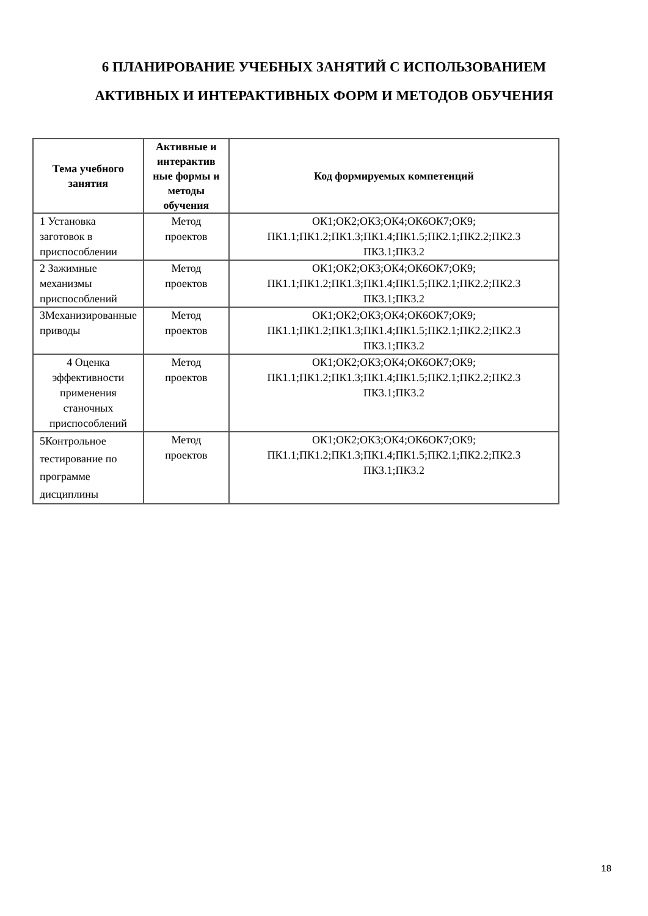6 ПЛАНИРОВАНИЕ УЧЕБНЫХ ЗАНЯТИЙ С ИСПОЛЬЗОВАНИЕМ
АКТИВНЫХ И ИНТЕРАКТИВНЫХ ФОРМ И МЕТОДОВ ОБУЧЕНИЯ
| Тема учебного занятия | Активные и интерактив ные формы и методы обучения | Код формируемых компетенций |
| --- | --- | --- |
| 1 Установка заготовок в приспособлении | Метод проектов | ОК1;ОК2;ОК3;ОК4;ОК6ОК7;ОК9; ПК1.1;ПК1.2;ПК1.3;ПК1.4;ПК1.5;ПК2.1;ПК2.2;ПК2.3 ПК3.1;ПК3.2 |
| 2 Зажимные механизмы приспособлений | Метод проектов | ОК1;ОК2;ОК3;ОК4;ОК6ОК7;ОК9; ПК1.1;ПК1.2;ПК1.3;ПК1.4;ПК1.5;ПК2.1;ПК2.2;ПК2.3 ПК3.1;ПК3.2 |
| 3Механизированные приводы | Метод проектов | ОК1;ОК2;ОК3;ОК4;ОК6ОК7;ОК9; ПК1.1;ПК1.2;ПК1.3;ПК1.4;ПК1.5;ПК2.1;ПК2.2;ПК2.3 ПК3.1;ПК3.2 |
| 4 Оценка эффективности применения станочных приспособлений | Метод проектов | ОК1;ОК2;ОК3;ОК4;ОК6ОК7;ОК9; ПК1.1;ПК1.2;ПК1.3;ПК1.4;ПК1.5;ПК2.1;ПК2.2;ПК2.3 ПК3.1;ПК3.2 |
| 5Контрольное тестирование по программе дисциплины | Метод проектов | ОК1;ОК2;ОК3;ОК4;ОК6ОК7;ОК9; ПК1.1;ПК1.2;ПК1.3;ПК1.4;ПК1.5;ПК2.1;ПК2.2;ПК2.3 ПК3.1;ПК3.2 |
18